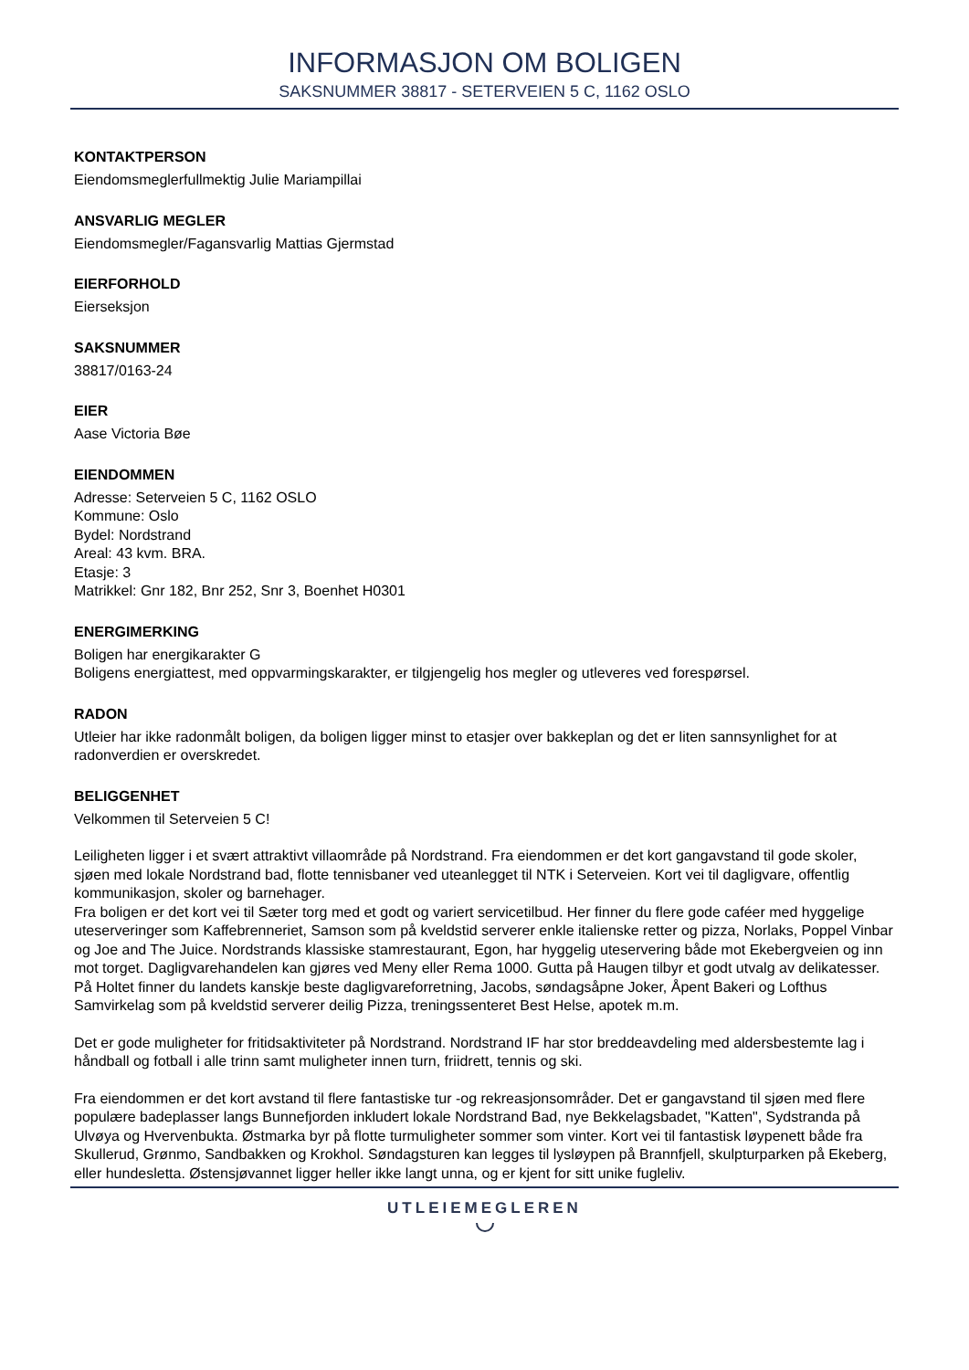INFORMASJON OM BOLIGEN
SAKSNUMMER 38817 - SETERVEIEN 5 C, 1162 OSLO
KONTAKTPERSON
Eiendomsmeglerfullmektig Julie Mariampillai
ANSVARLIG MEGLER
Eiendomsmegler/Fagansvarlig Mattias Gjermstad
EIERFORHOLD
Eierseksjon
SAKSNUMMER
38817/0163-24
EIER
Aase Victoria Bøe
EIENDOMMEN
Adresse: Seterveien 5 C, 1162 OSLO
Kommune: Oslo
Bydel: Nordstrand
Areal: 43 kvm. BRA.
Etasje: 3
Matrikkel: Gnr 182, Bnr 252, Snr 3, Boenhet H0301
ENERGIMERKING
Boligen har energikarakter G
Boligens energiattest, med oppvarmingskarakter, er tilgjengelig hos megler og utleveres ved forespørsel.
RADON
Utleier har ikke radonmålt boligen, da boligen ligger minst to etasjer over bakkeplan og det er liten sannsynlighet for at radonverdien er overskredet.
BELIGGENHET
Velkommen til Seterveien 5 C!
Leiligheten ligger i et svært attraktivt villaområde på Nordstrand. Fra eiendommen er det kort gangavstand til gode skoler, sjøen med lokale Nordstrand bad, flotte tennisbaner ved uteanlegget til NTK i Seterveien. Kort vei til dagligvare, offentlig kommunikasjon, skoler og barnehager.
Fra boligen er det kort vei til Sæter torg med et godt og variert servicetilbud. Her finner du flere gode caféer med hyggelige uteserveringer som Kaffebrenneriet, Samson som på kveldstid serverer enkle italienske retter og pizza, Norlaks, Poppel Vinbar og Joe and The Juice. Nordstrands klassiske stamrestaurant, Egon, har hyggelig uteservering både mot Ekebergveien og inn mot torget. Dagligvarehandelen kan gjøres ved Meny eller Rema 1000. Gutta på Haugen tilbyr et godt utvalg av delikatesser. På Holtet finner du landets kanskje beste dagligvareforretning, Jacobs, søndagsåpne Joker, Åpent Bakeri og Lofthus Samvirkelag som på kveldstid serverer deilig Pizza, treningssenteret Best Helse, apotek m.m.
Det er gode muligheter for fritidsaktiviteter på Nordstrand. Nordstrand IF har stor breddeavdeling med aldersbestemte lag i håndball og fotball i alle trinn samt muligheter innen turn, friidrett, tennis og ski.
Fra eiendommen er det kort avstand til flere fantastiske tur -og rekreasjonsområder. Det er gangavstand til sjøen med flere populære badeplasser langs Bunnefjorden inkludert lokale Nordstrand Bad, nye Bekkelagsbadet, "Katten", Sydstranda på Ulvøya og Hvervenbukta. Østmarka byr på flotte turmuligheter sommer som vinter. Kort vei til fantastisk løypenett både fra Skullerud, Grønmo, Sandbakken og Krokhol. Søndagsturen kan legges til lysløypen på Brannfjell, skulpturparken på Ekeberg, eller hundesletta. Østensjøvannet ligger heller ikke langt unna, og er kjent for sitt unike fugleliv.
UTLEIEMEGLEREN